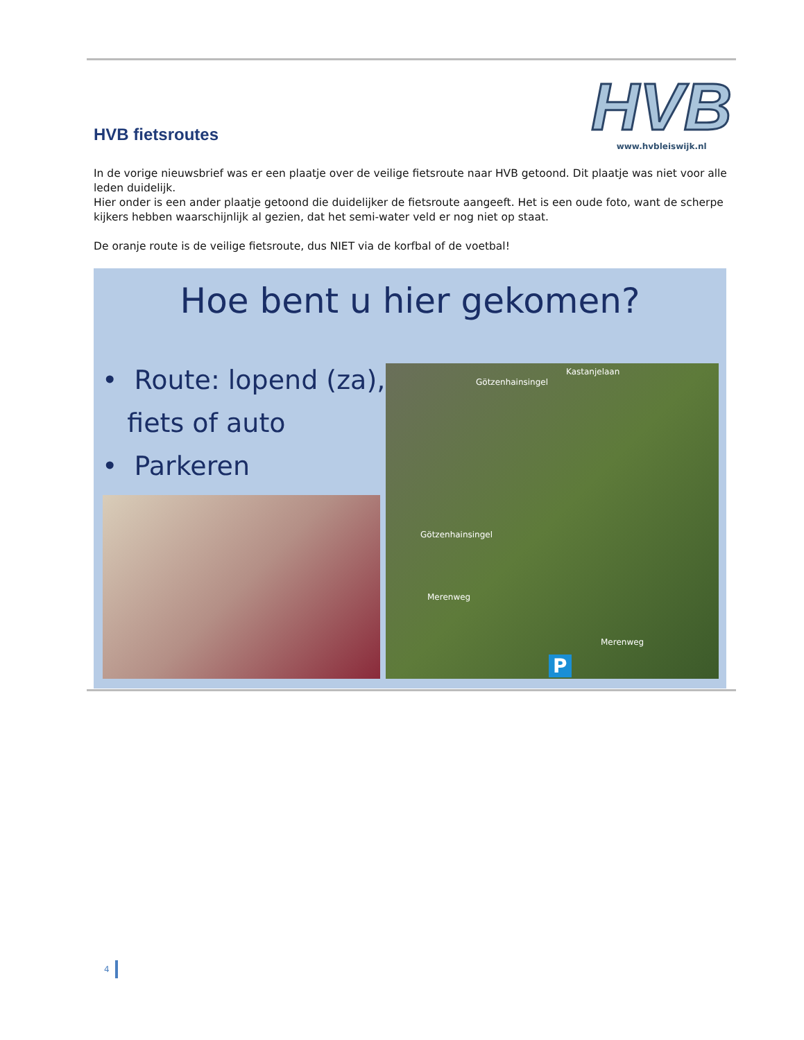HVB fietsroutes
HVB
www.hvbleiswijk.nl
In de vorige nieuwsbrief was er een plaatje over de veilige fietsroute naar HVB getoond. Dit plaatje was niet voor alle leden duidelijk.
Hier onder is een ander plaatje getoond die duidelijker de fietsroute aangeeft. Het is een oude foto, want de scherpe kijkers hebben waarschijnlijk al gezien, dat het semi-water veld er nog niet op staat.
De oranje route is de veilige fietsroute, dus NIET via de korfbal of de voetbal!
Hoe bent u hier gekomen?
• Route: lopend (za),
fiets of auto
• Parkeren
Kastanjelaan
Götzenhainsingel
Götzenhainsingel
Merenweg
Merenweg
P
4